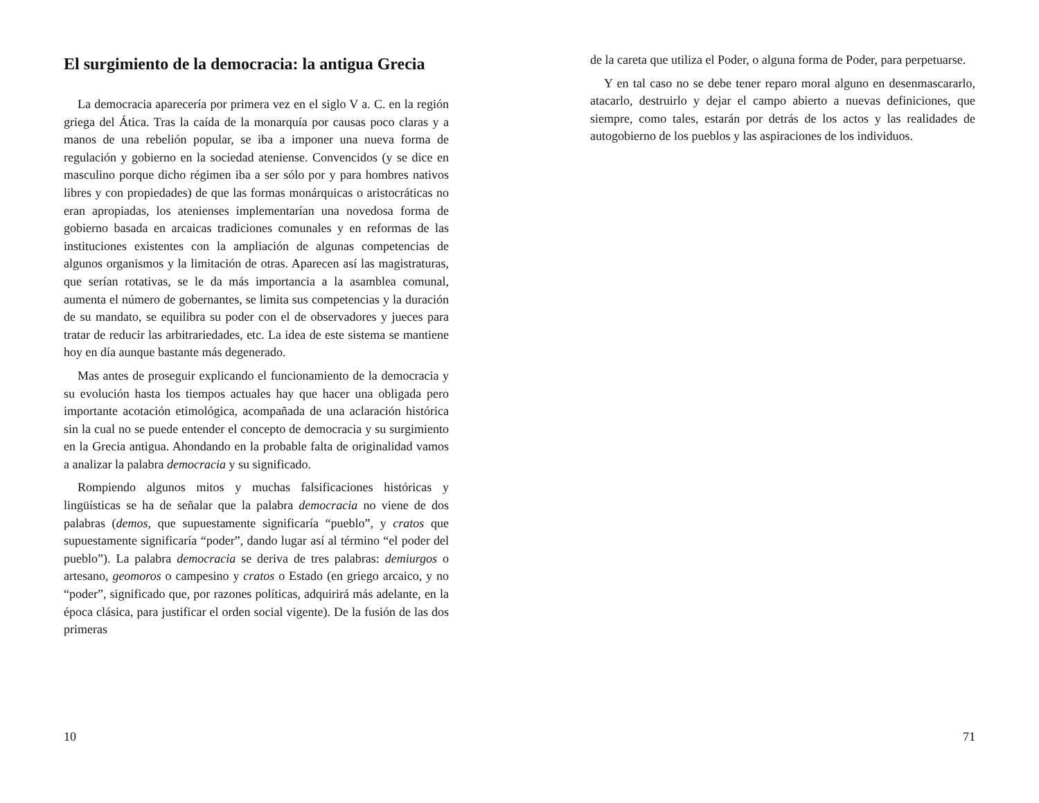El surgimiento de la democracia: la antigua Grecia
La democracia aparecería por primera vez en el siglo V a. C. en la región griega del Ática. Tras la caída de la monarquía por causas poco claras y a manos de una rebelión popular, se iba a imponer una nueva forma de regulación y gobierno en la sociedad ateniense. Convencidos (y se dice en masculino porque dicho régimen iba a ser sólo por y para hombres nativos libres y con propiedades) de que las formas monárquicas o aristocráticas no eran apropiadas, los atenienses implementarían una novedosa forma de gobierno basada en arcaicas tradiciones comunales y en reformas de las instituciones existentes con la ampliación de algunas competencias de algunos organismos y la limitación de otras. Aparecen así las magistraturas, que serían rotativas, se le da más importancia a la asamblea comunal, aumenta el número de gobernantes, se limita sus competencias y la duración de su mandato, se equilibra su poder con el de observadores y jueces para tratar de reducir las arbitrariedades, etc. La idea de este sistema se mantiene hoy en día aunque bastante más degenerado.
Mas antes de proseguir explicando el funcionamiento de la democracia y su evolución hasta los tiempos actuales hay que hacer una obligada pero importante acotación etimológica, acompañada de una aclaración histórica sin la cual no se puede entender el concepto de democracia y su surgimiento en la Grecia antigua. Ahondando en la probable falta de originalidad vamos a analizar la palabra democracia y su significado.
Rompiendo algunos mitos y muchas falsificaciones históricas y lingüísticas se ha de señalar que la palabra democracia no viene de dos palabras (demos, que supuestamente significaría “pueblo”, y cratos que supuestamente significaría “poder”, dando lugar así al término “el poder del pueblo”). La palabra democracia se deriva de tres palabras: demiurgos o artesano, geomoros o campesino y cratos o Estado (en griego arcaico, y no “poder”, significado que, por razones políticas, adquirirá más adelante, en la época clásica, para justificar el orden social vigente). De la fusión de las dos primeras
10
de la careta que utiliza el Poder, o alguna forma de Poder, para perpetuarse.
Y en tal caso no se debe tener reparo moral alguno en desenmascararlo, atacarlo, destruirlo y dejar el campo abierto a nuevas definiciones, que siempre, como tales, estarán por detrás de los actos y las realidades de autogobierno de los pueblos y las aspiraciones de los individuos.
71